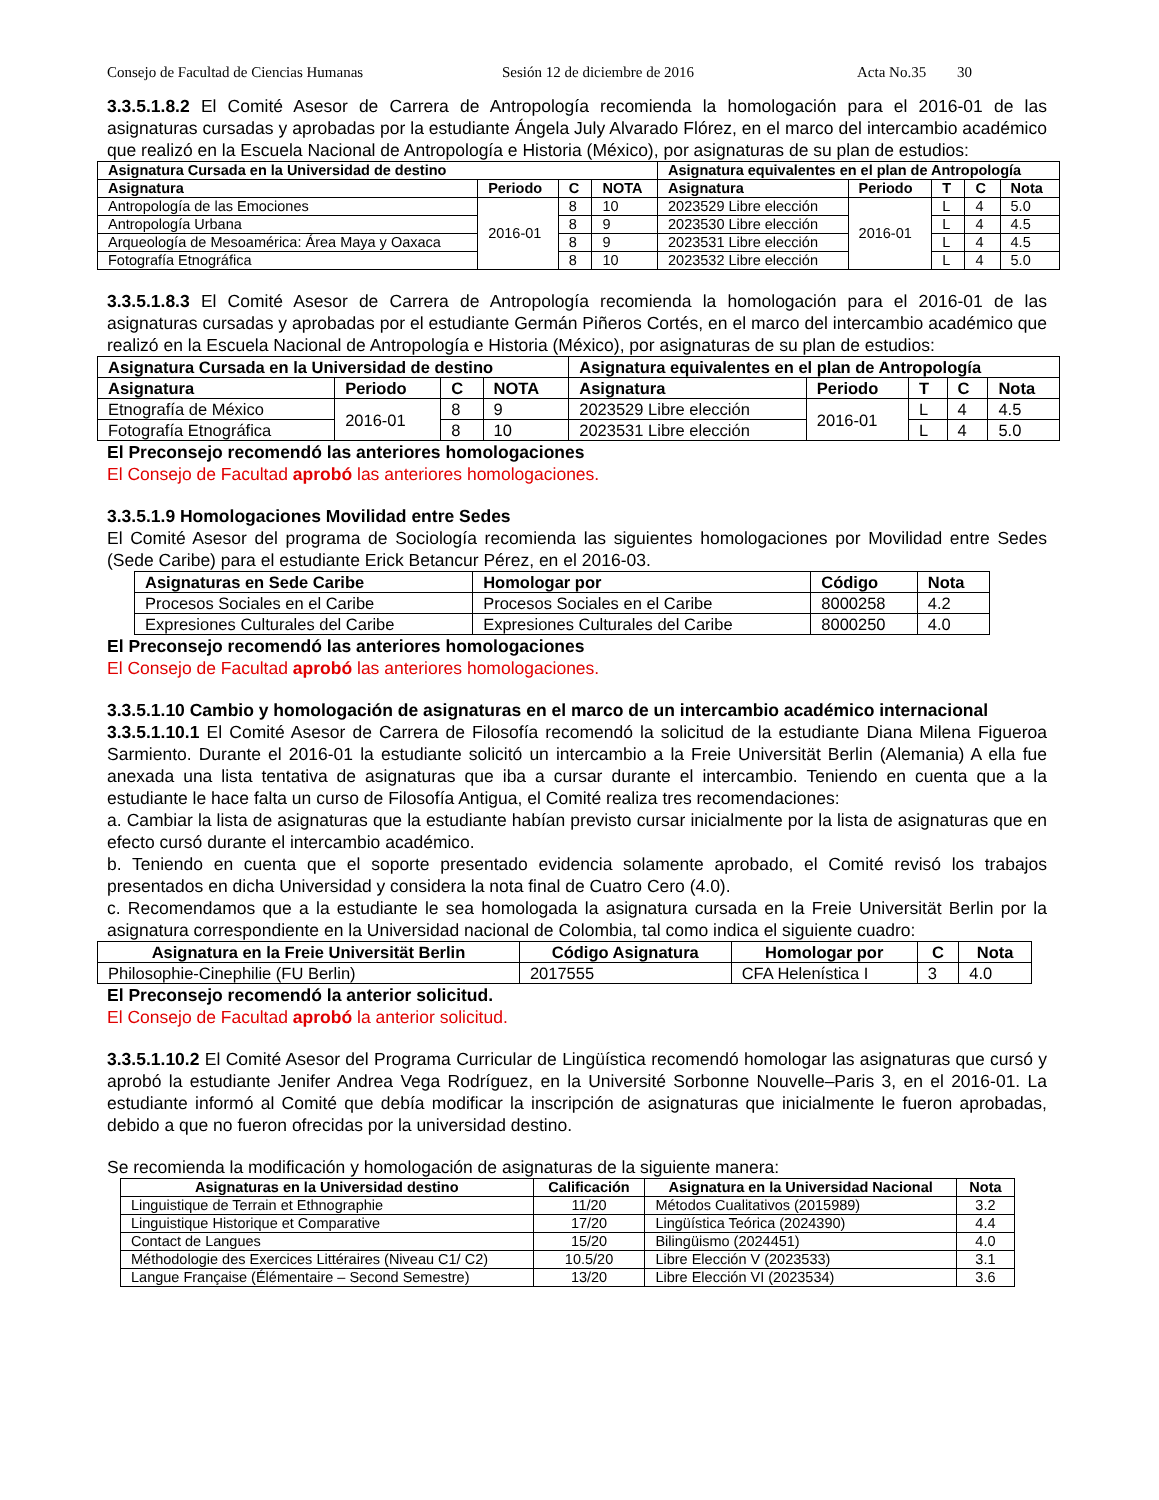Consejo de Facultad de Ciencias Humanas Sesión 12 de diciembre de 2016 Acta No.35 30
3.3.5.1.8.2 El Comité Asesor de Carrera de Antropología recomienda la homologación para el 2016-01 de las asignaturas cursadas y aprobadas por la estudiante Ángela July Alvarado Flórez, en el marco del intercambio académico que realizó en la Escuela Nacional de Antropología e Historia (México), por asignaturas de su plan de estudios:
| Asignatura Cursada en la Universidad de destino | | | | Asignatura equivalentes en el plan de Antropología | | | | |
| --- | --- | --- | --- | --- | --- | --- | --- | --- |
| Asignatura | Periodo | C | NOTA | Asignatura | Periodo | T | C | Nota |
| Antropología de las Emociones | 2016-01 | 8 | 10 | 2023529 Libre elección | 2016-01 | L | 4 | 5.0 |
| Antropología Urbana | | 8 | 9 | 2023530 Libre elección | | L | 4 | 4.5 |
| Arqueología de Mesoamérica: Área Maya y Oaxaca | | 8 | 9 | 2023531 Libre elección | | L | 4 | 4.5 |
| Fotografía Etnográfica | | 8 | 10 | 2023532 Libre elección | | L | 4 | 5.0 |
3.3.5.1.8.3 El Comité Asesor de Carrera de Antropología recomienda la homologación para el 2016-01 de las asignaturas cursadas y aprobadas por el estudiante Germán Piñeros Cortés, en el marco del intercambio académico que realizó en la Escuela Nacional de Antropología e Historia (México), por asignaturas de su plan de estudios:
| Asignatura Cursada en la Universidad de destino | | | | Asignatura equivalentes en el plan de Antropología | | | | |
| --- | --- | --- | --- | --- | --- | --- | --- | --- |
| Asignatura | Periodo | C | NOTA | Asignatura | Periodo | T | C | Nota |
| Etnografía de México | 2016-01 | 8 | 9 | 2023529 Libre elección | 2016-01 | L | 4 | 4.5 |
| Fotografía Etnográfica | | 8 | 10 | 2023531 Libre elección | | L | 4 | 5.0 |
El Preconsejo recomendó las anteriores homologaciones
El Consejo de Facultad aprobó las anteriores homologaciones.
3.3.5.1.9 Homologaciones Movilidad entre Sedes
El Comité Asesor del programa de Sociología recomienda las siguientes homologaciones por Movilidad entre Sedes (Sede Caribe) para el estudiante Erick Betancur Pérez, en el 2016-03.
| Asignaturas en Sede Caribe | Homologar por | Código | Nota |
| --- | --- | --- | --- |
| Procesos Sociales en el Caribe | Procesos Sociales en el Caribe | 8000258 | 4.2 |
| Expresiones Culturales del Caribe | Expresiones Culturales del Caribe | 8000250 | 4.0 |
El Preconsejo recomendó las anteriores homologaciones
El Consejo de Facultad aprobó las anteriores homologaciones.
3.3.5.1.10 Cambio y homologación de asignaturas en el marco de un intercambio académico internacional
3.3.5.1.10.1 El Comité Asesor de Carrera de Filosofía recomendó la solicitud de la estudiante Diana Milena Figueroa Sarmiento. Durante el 2016-01 la estudiante solicitó un intercambio a la Freie Universität Berlin (Alemania) A ella fue anexada una lista tentativa de asignaturas que iba a cursar durante el intercambio. Teniendo en cuenta que a la estudiante le hace falta un curso de Filosofía Antigua, el Comité realiza tres recomendaciones:
a. Cambiar la lista de asignaturas que la estudiante habían previsto cursar inicialmente por la lista de asignaturas que en efecto cursó durante el intercambio académico.
b. Teniendo en cuenta que el soporte presentado evidencia solamente aprobado, el Comité revisó los trabajos presentados en dicha Universidad y considera la nota final de Cuatro Cero (4.0).
c. Recomendamos que a la estudiante le sea homologada la asignatura cursada en la Freie Universität Berlin por la asignatura correspondiente en la Universidad nacional de Colombia, tal como indica el siguiente cuadro:
| Asignatura en la Freie Universität Berlin | Código Asignatura | Homologar por | C | Nota |
| --- | --- | --- | --- | --- |
| Philosophie-Cinephilie (FU Berlin) | 2017555 | CFA Helenística I | 3 | 4.0 |
El Preconsejo recomendó la anterior solicitud.
El Consejo de Facultad aprobó la anterior solicitud.
3.3.5.1.10.2 El Comité Asesor del Programa Curricular de Lingüística recomendó homologar las asignaturas que cursó y aprobó la estudiante Jenifer Andrea Vega Rodríguez, en la Université Sorbonne Nouvelle–Paris 3, en el 2016-01. La estudiante informó al Comité que debía modificar la inscripción de asignaturas que inicialmente le fueron aprobadas, debido a que no fueron ofrecidas por la universidad destino.
Se recomienda la modificación y homologación de asignaturas de la siguiente manera:
| Asignaturas en la Universidad destino | Calificación | Asignatura en la Universidad Nacional | Nota |
| --- | --- | --- | --- |
| Linguistique de Terrain et Ethnographie | 11/20 | Métodos Cualitativos (2015989) | 3.2 |
| Linguistique Historique et Comparative | 17/20 | Lingüística Teórica (2024390) | 4.4 |
| Contact de Langues | 15/20 | Bilingüismo (2024451) | 4.0 |
| Méthodologie des Exercices Littéraires (Niveau C1/ C2) | 10.5/20 | Libre Elección V (2023533) | 3.1 |
| Langue Française (Élémentaire – Second Semestre) | 13/20 | Libre Elección VI (2023534) | 3.6 |